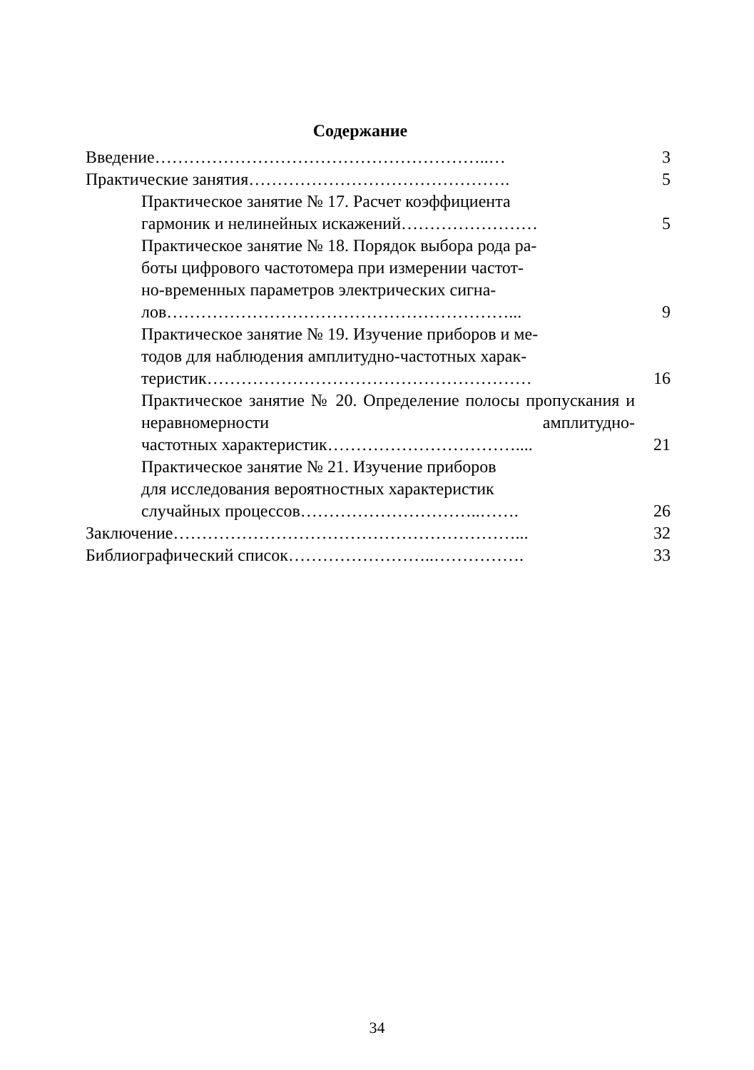Содержание
Введение…………………………………………………..…
3
Практические занятия……………………………………….
5
Практическое занятие № 17. Расчет коэффициента
гармоник и нелинейных искажений……………………
5
Практическое занятие № 18. Порядок выбора рода ра-
боты цифрового частотомера при измерении частот-
но-временных параметров электрических сигна-
лов……………………………………………………...
9
Практическое занятие № 19. Изучение приборов и ме-
тодов для наблюдения амплитудно-частотных харак-
теристик…………………………………………………
16
Практическое занятие № 20. Определение полосы пропускания и неравномерности амплитудно-
частотных характеристик……………………………....
21
Практическое занятие № 21. Изучение приборов
для исследования вероятностных характеристик
случайных процессов…………………………..…….
26
Заключение……………………………………………………...
32
Библиографический список……………………..…………….
33
34